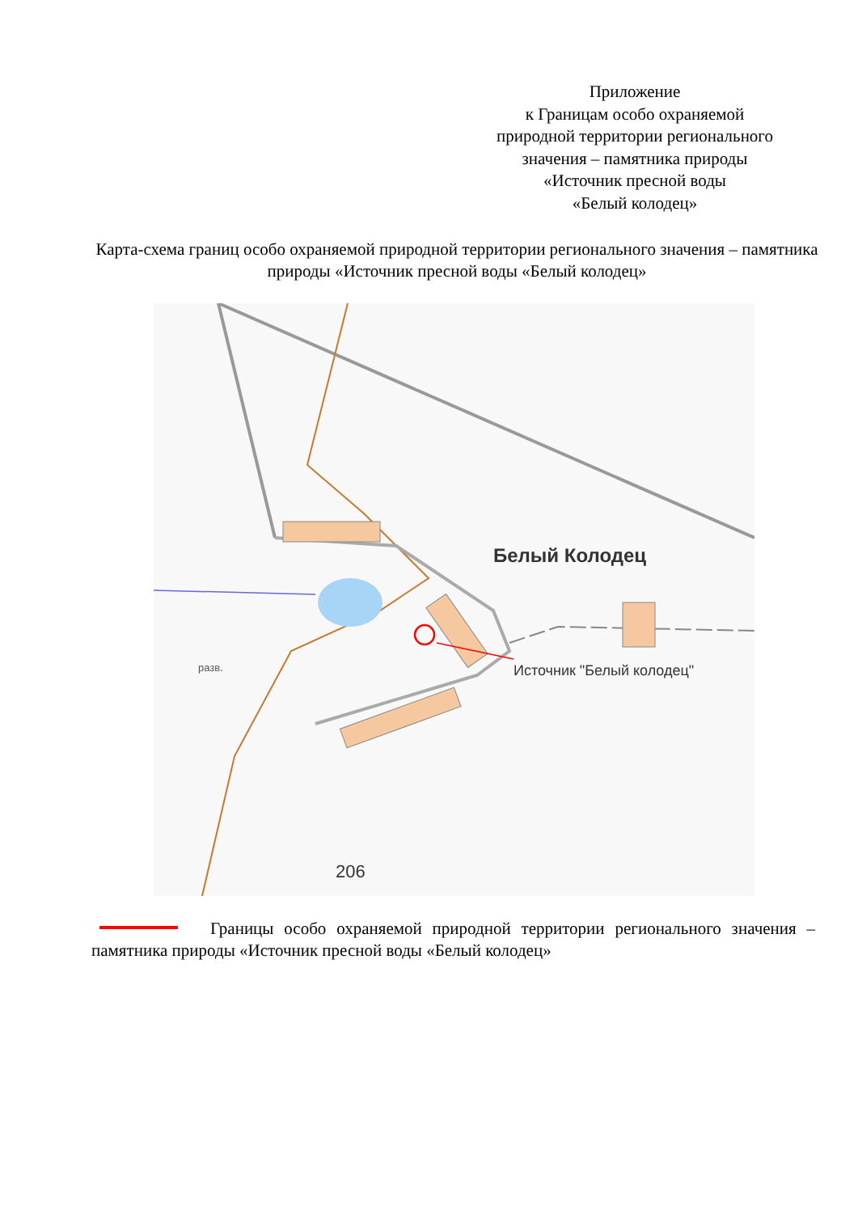Приложение
к Границам особо охраняемой
природной территории регионального
значения – памятника природы
«Источник пресной воды
«Белый колодец»
Карта-схема границ особо охраняемой природной территории регионального значения – памятника природы «Источник пресной воды «Белый колодец»
Белый Колодец
Источник "Белый колодец"
206
разв.
Границы особо охраняемой природной территории регионального значения – памятника природы «Источник пресной воды «Белый колодец»